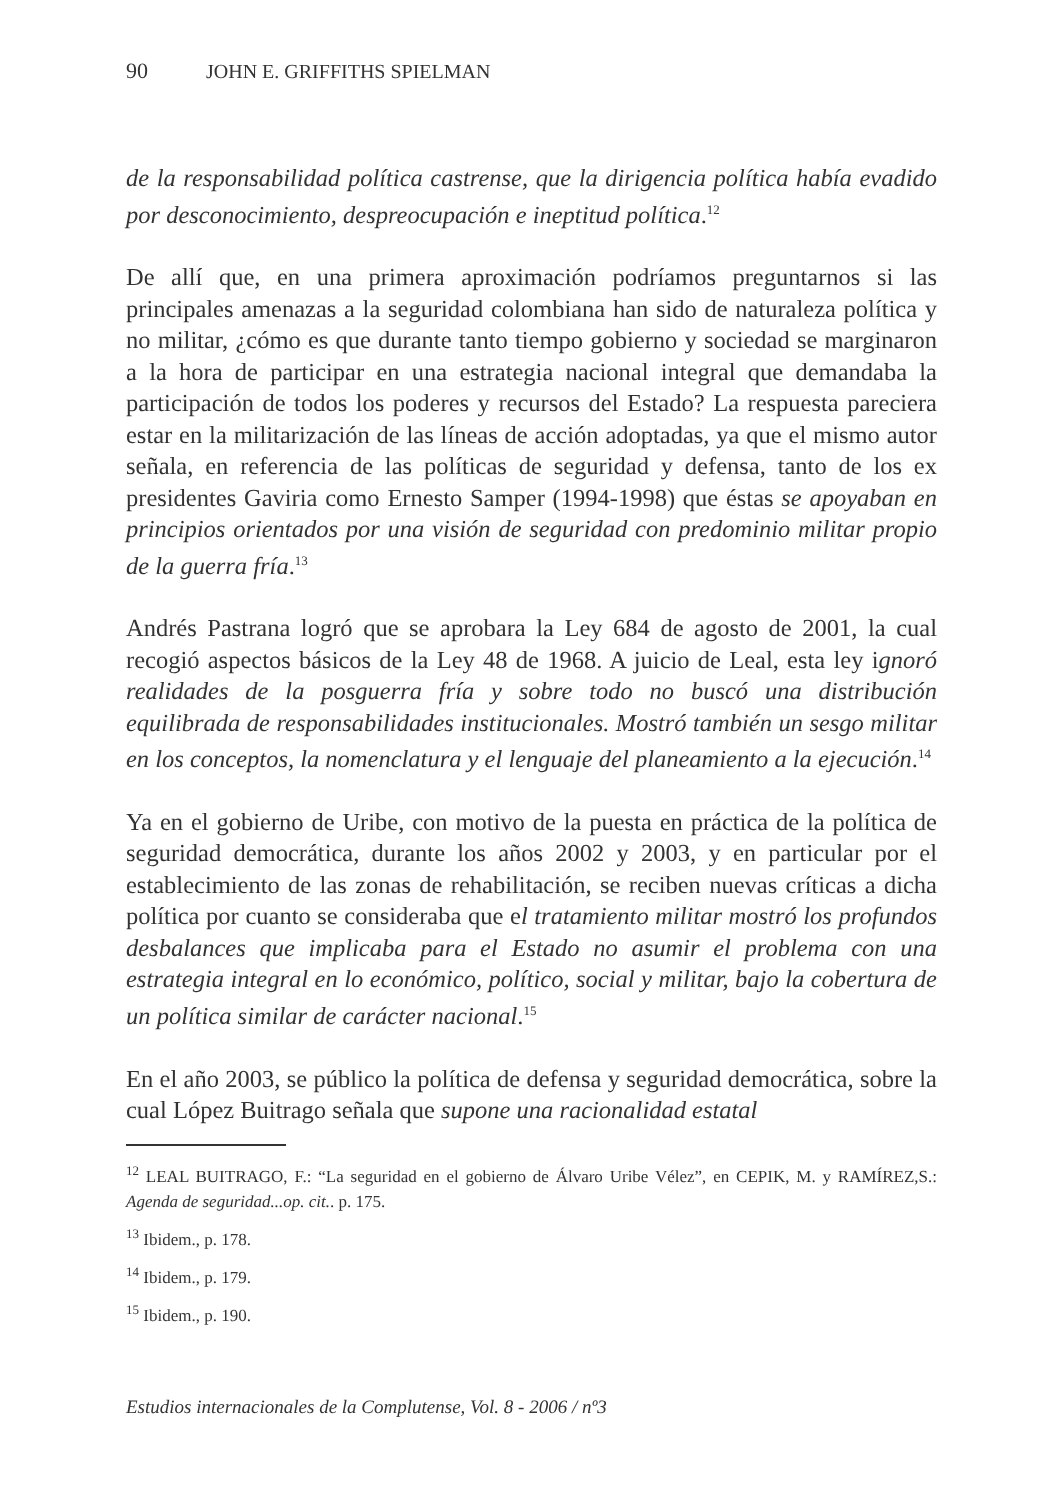90 JOHN E. GRIFFITHS SPIELMAN
de la responsabilidad política castrense, que la dirigencia política había evadido por desconocimiento, despreocupación e ineptitud política.<sup>12</sup>
De allí que, en una primera aproximación podríamos preguntarnos si las principales amenazas a la seguridad colombiana han sido de naturaleza política y no militar, ¿cómo es que durante tanto tiempo gobierno y sociedad se marginaron a la hora de participar en una estrategia nacional integral que demandaba la participación de todos los poderes y recursos del Estado? La respuesta pareciera estar en la militarización de las líneas de acción adoptadas, ya que el mismo autor señala, en referencia de las políticas de seguridad y defensa, tanto de los ex presidentes Gaviria como Ernesto Samper (1994-1998) que éstas se apoyaban en principios orientados por una visión de seguridad con predominio militar propio de la guerra fría.<sup>13</sup>
Andrés Pastrana logró que se aprobara la Ley 684 de agosto de 2001, la cual recogió aspectos básicos de la Ley 48 de 1968. A juicio de Leal, esta ley ignoró realidades de la posguerra fría y sobre todo no buscó una distribución equilibrada de responsabilidades institucionales. Mostró también un sesgo militar en los conceptos, la nomenclatura y el lenguaje del planeamiento a la ejecución.<sup>14</sup>
Ya en el gobierno de Uribe, con motivo de la puesta en práctica de la política de seguridad democrática, durante los años 2002 y 2003, y en particular por el establecimiento de las zonas de rehabilitación, se reciben nuevas críticas a dicha política por cuanto se consideraba que el tratamiento militar mostró los profundos desbalances que implicaba para el Estado no asumir el problema con una estrategia integral en lo económico, político, social y militar, bajo la cobertura de un política similar de carácter nacional.<sup>15</sup>
En el año 2003, se público la política de defensa y seguridad democrática, sobre la cual López Buitrago señala que supone una racionalidad estatal
<sup>12</sup> LEAL BUITRAGO, F.: “La seguridad en el gobierno de Álvaro Uribe Vélez”, en CEPIK, M. y RAMÍREZ,S.: Agenda de seguridad...op. cit.. p. 175.
<sup>13</sup> Ibidem., p. 178.
<sup>14</sup> Ibidem., p. 179.
<sup>15</sup> Ibidem., p. 190.
Estudios internacionales de la Complutense, Vol. 8 - 2006 / nº3